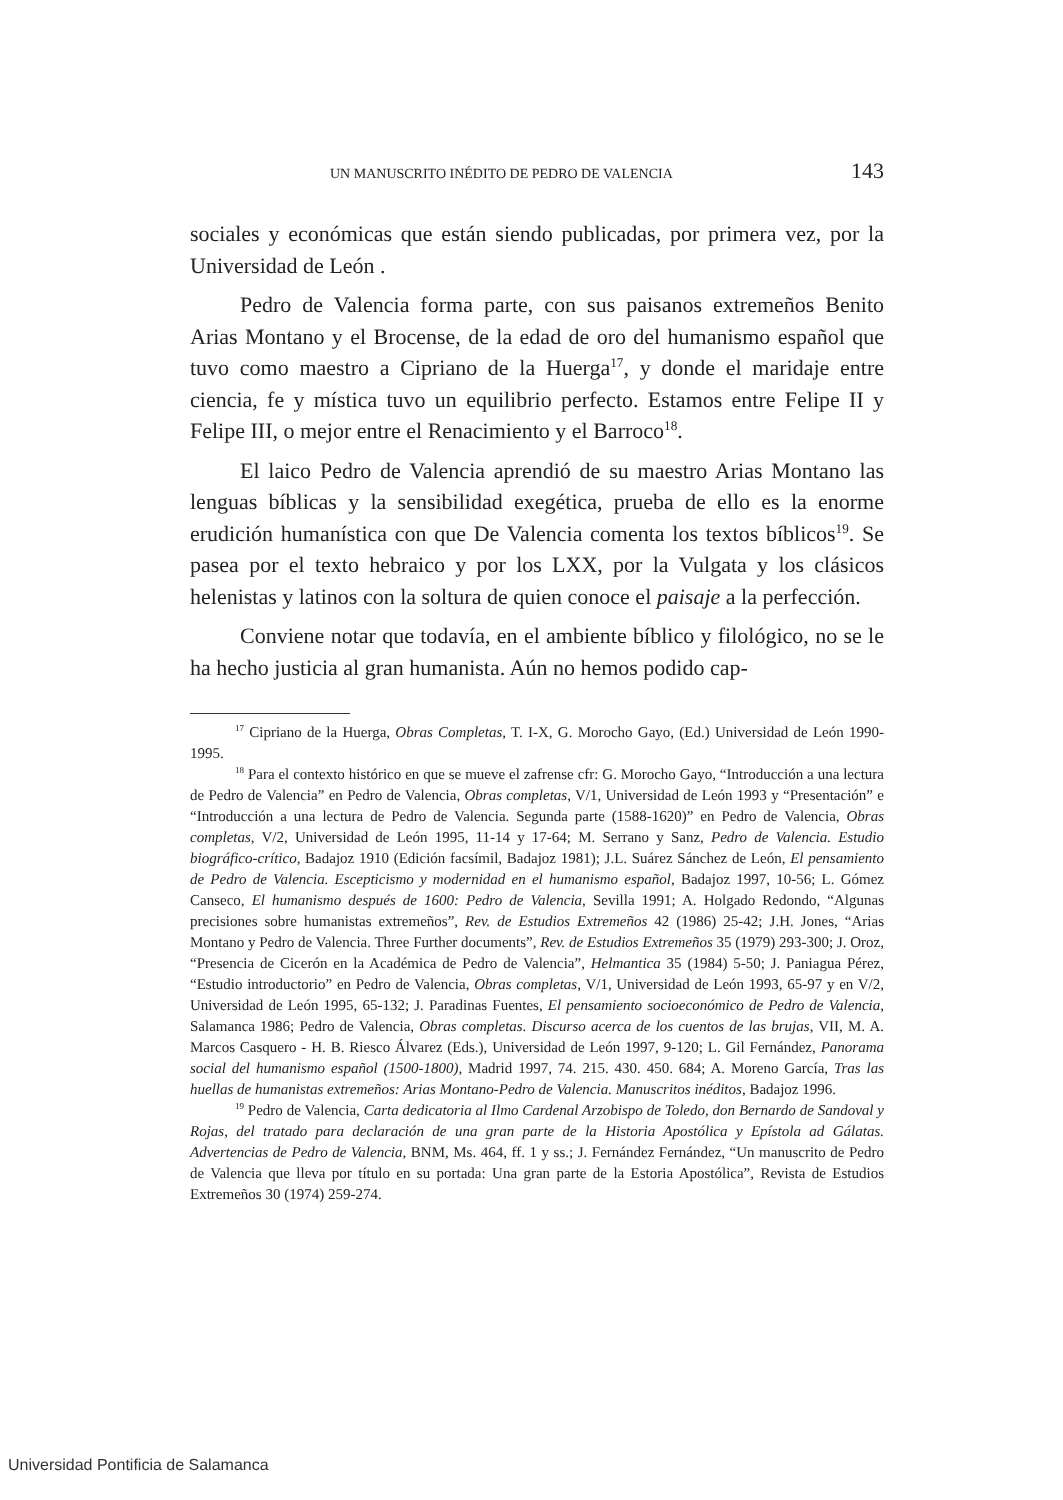UN MANUSCRITO INÉDITO DE PEDRO DE VALENCIA 143
sociales y económicas que están siendo publicadas, por primera vez, por la Universidad de León .
Pedro de Valencia forma parte, con sus paisanos extremeños Benito Arias Montano y el Brocense, de la edad de oro del humanismo español que tuvo como maestro a Cipriano de la Huerga<sup>17</sup>, y donde el maridaje entre ciencia, fe y mística tuvo un equilibrio perfecto. Estamos entre Felipe II y Felipe III, o mejor entre el Renacimiento y el Barroco<sup>18</sup>.
El laico Pedro de Valencia aprendió de su maestro Arias Montano las lenguas bíblicas y la sensibilidad exegética, prueba de ello es la enorme erudición humanística con que De Valencia comenta los textos bíblicos<sup>19</sup>. Se pasea por el texto hebraico y por los LXX, por la Vulgata y los clásicos helenistas y latinos con la soltura de quien conoce el paisaje a la perfección.
Conviene notar que todavía, en el ambiente bíblico y filológico, no se le ha hecho justicia al gran humanista. Aún no hemos podido cap-
<sup>17</sup> Cipriano de la Huerga, Obras Completas, T. I-X, G. Morocho Gayo, (Ed.) Universidad de León 1990-1995.
<sup>18</sup> Para el contexto histórico en que se mueve el zafrense cfr: G. Morocho Gayo, “Introducción a una lectura de Pedro de Valencia” en Pedro de Valencia, Obras completas, V/1, Universidad de León 1993 y “Presentación” e “Introducción a una lectura de Pedro de Valencia. Segunda parte (1588-1620)” en Pedro de Valencia, Obras completas, V/2, Universidad de León 1995, 11-14 y 17-64; M. Serrano y Sanz, Pedro de Valencia. Estudio biográfico-crítico, Badajoz 1910 (Edición facsímil, Badajoz 1981); J.L. Suárez Sánchez de León, El pensamiento de Pedro de Valencia. Escepticismo y modernidad en el humanismo español, Badajoz 1997, 10-56; L. Gómez Canseco, El humanismo después de 1600: Pedro de Valencia, Sevilla 1991; A. Holgado Redondo, “Algunas precisiones sobre humanistas extremeños”, Rev. de Estudios Extremeños 42 (1986) 25-42; J.H. Jones, “Arias Montano y Pedro de Valencia. Three Further documents”, Rev. de Estudios Extremeños 35 (1979) 293-300; J. Oroz, “Presencia de Cicerón en la Académica de Pedro de Valencia”, Helmantica 35 (1984) 5-50; J. Paniagua Pérez, “Estudio introductorio” en Pedro de Valencia, Obras completas, V/1, Universidad de León 1993, 65-97 y en V/2, Universidad de León 1995, 65-132; J. Paradinas Fuentes, El pensamiento socioeconómico de Pedro de Valencia, Salamanca 1986; Pedro de Valencia, Obras completas. Discurso acerca de los cuentos de las brujas, VII, M. A. Marcos Casquero - H. B. Riesco Álvarez (Eds.), Universidad de León 1997, 9-120; L. Gil Fernández, Panorama social del humanismo español (1500-1800), Madrid 1997, 74. 215. 430. 450. 684; A. Moreno García, Tras las huellas de humanistas extremeños: Arias Montano-Pedro de Valencia. Manuscritos inéditos, Badajoz 1996.
<sup>19</sup> Pedro de Valencia, Carta dedicatoria al Ilmo Cardenal Arzobispo de Toledo, don Bernardo de Sandoval y Rojas, del tratado para declaración de una gran parte de la Historia Apostólica y Epístola ad Gálatas. Advertencias de Pedro de Valencia, BNM, Ms. 464, ff. 1 y ss.; J. Fernández Fernández, “Un manuscrito de Pedro de Valencia que lleva por título en su portada: Una gran parte de la Estoria Apostólica”, Revista de Estudios Extremeños 30 (1974) 259-274.
Universidad Pontificia de Salamanca